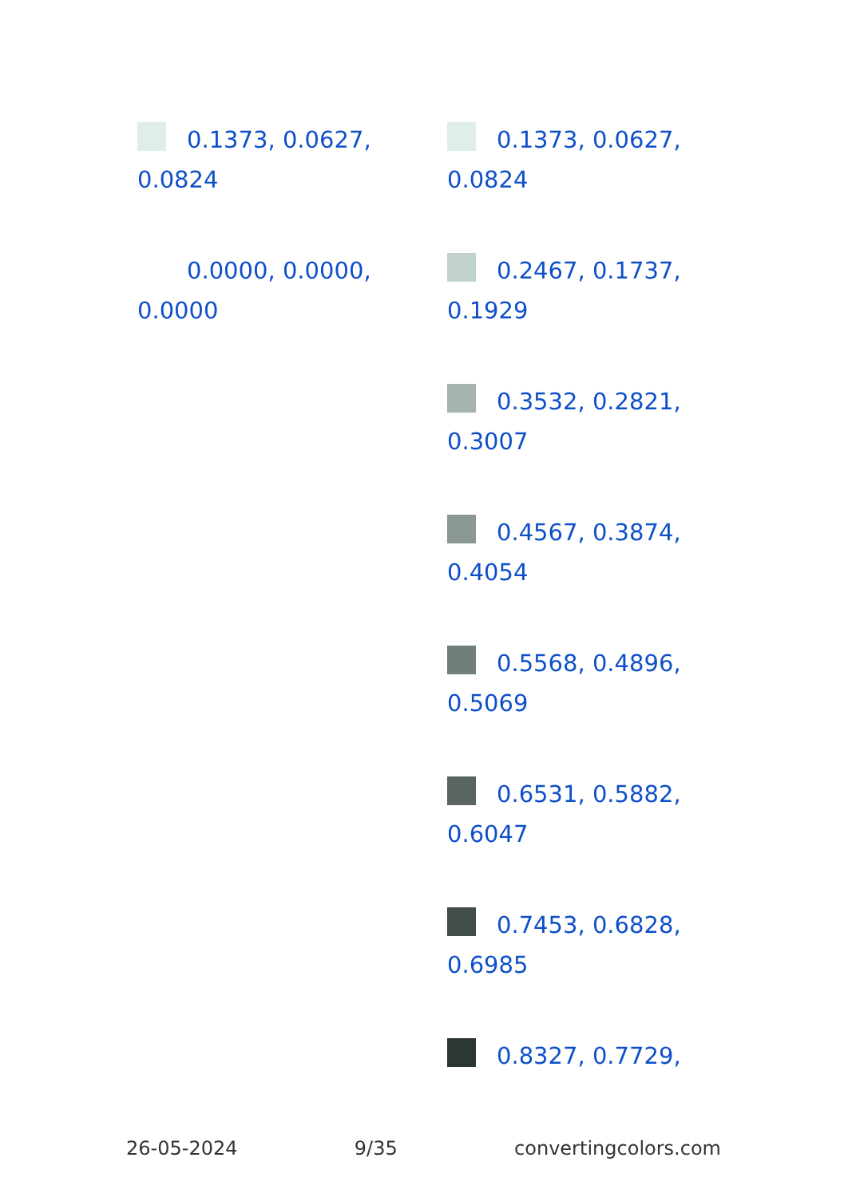0.1373, 0.0627, 0.0824
0.0000, 0.0000, 0.0000
0.1373, 0.0627, 0.0824
0.2467, 0.1737, 0.1929
0.3532, 0.2821, 0.3007
0.4567, 0.3874, 0.4054
0.5568, 0.4896, 0.5069
0.6531, 0.5882, 0.6047
0.7453, 0.6828, 0.6985
0.8327, 0.7729,
26-05-2024 9/35 convertingcolors.com